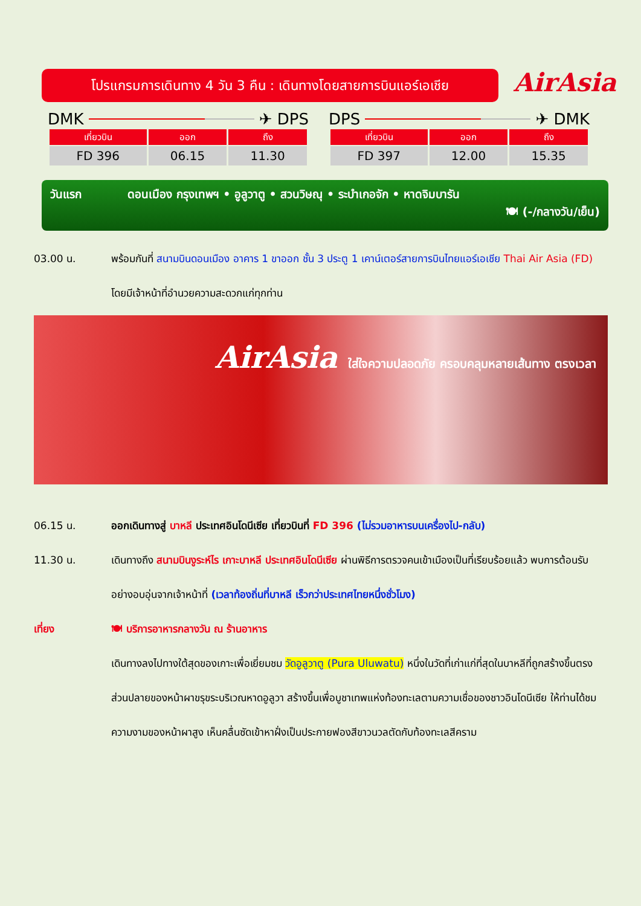โปรแกรมการเดินทาง 4 วัน 3 คืน : เดินทางโดยสายการบินแอร์เอเชีย
AirAsia
DMK ✈ DPS
| เที่ยวบิน | ออก | ถึง |
| --- | --- | --- |
| FD 396 | 06.15 | 11.30 |
DPS ✈ DMK
| เที่ยวบิน | ออก | ถึง |
| --- | --- | --- |
| FD 397 | 12.00 | 15.35 |
วันแรก ดอนเมือง กรุงเทพฯ • อูลูวาตู • สวนวิษณุ • ระบำเกอจัก • หาดจิมบารัน
🍽 (-/กลางวัน/เย็น)
03.00 น. พร้อมกันที่ สนามบินดอนเมือง อาคาร 1 ขาออก ชั้น 3 ประตู 1 เคาน์เตอร์สายการบินไทยแอร์เอเชีย Thai Air Asia (FD) โดยมีเจ้าหน้าที่อำนวยความสะดวกแก่ทุกท่าน
AirAsia ใส่ใจความปลอดภัย ครอบคลุมหลายเส้นทาง ตรงเวลา
06.15 น. ออกเดินทางสู่ บาหลี ประเทศอินโดนีเซีย เที่ยวบินที่ FD 396 (ไม่รวมอาหารบนเครื่องไป-กลับ)
11.30 น. เดินทางถึง สนามบินงูระห์ไร เกาะบาหลี ประเทศอินโดนีเซีย ผ่านพิธีการตรวจคนเข้าเมืองเป็นที่เรียบร้อยแล้ว พบการต้อนรับอย่างอบอุ่นจากเจ้าหน้าที่ (เวลาท้องถิ่นที่บาหลี เร็วกว่าประเทศไทยหนึ่งชั่วโมง)
เที่ยง 🍽 บริการอาหารกลางวัน ณ ร้านอาหาร
เดินทางลงไปทางใต้สุดของเกาะเพื่อเยี่ยมชม วัดอูลูวาตู (Pura Uluwatu) หนึ่งในวัดที่เก่าแก่ที่สุดในบาหลีที่ถูกสร้างขึ้นตรงส่วนปลายของหน้าผาขรุขระบริเวณหาดอูลูวา สร้างขึ้นเพื่อบูชาเทพแห่งท้องทะเลตามความเชื่อของชาวอินโดนีเซีย ให้ท่านได้ชมความงามของหน้าผาสูง เห็นคลื่นซัดเข้าหาฝั่งเป็นประกายฟองสีขาวนวลตัดกับท้องทะเลสีคราม